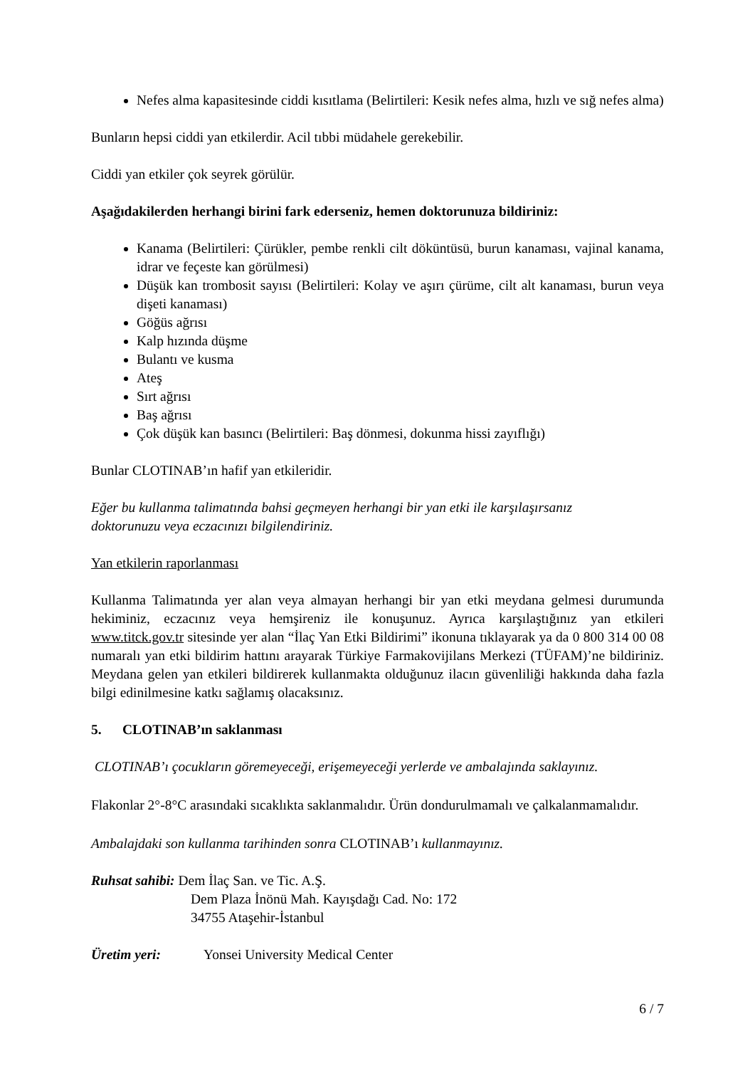Nefes alma kapasitesinde ciddi kısıtlama (Belirtileri: Kesik nefes alma, hızlı ve sığ nefes alma)
Bunların hepsi ciddi yan etkilerdir. Acil tıbbi müdahele gerekebilir.
Ciddi yan etkiler çok seyrek görülür.
Aşağıdakilerden herhangi birini fark ederseniz, hemen doktorunuza bildiriniz:
Kanama (Belirtileri: Çürükler, pembe renkli cilt döküntüsü, burun kanaması, vajinal kanama, idrar ve feçeste kan görülmesi)
Düşük kan trombosit sayısı (Belirtileri: Kolay ve aşırı çürüme, cilt alt kanaması, burun veya dişeti kanaması)
Göğüs ağrısı
Kalp hızında düşme
Bulantı ve kusma
Ateş
Sırt ağrısı
Baş ağrısı
Çok düşük kan basıncı (Belirtileri: Baş dönmesi, dokunma hissi zayıflığı)
Bunlar CLOTINAB’ın hafif yan etkileridir.
Eğer bu kullanma talimatında bahsi geçmeyen herhangi bir yan etki ile karşılaşırsanız
doktorunuzu veya eczacınızı bilgilendiriniz.
Yan etkilerin raporlanması
Kullanma Talimatında yer alan veya almayan herhangi bir yan etki meydana gelmesi durumunda hekiminiz, eczacınız veya hemşireniz ile konuşunuz. Ayrıca karşılaştığınız yan etkileri www.titck.gov.tr sitesinde yer alan “İlaç Yan Etki Bildirimi” ikonuna tıklayarak ya da 0 800 314 00 08 numaralı yan etki bildirim hattını arayarak Türkiye Farmakovijilans Merkezi (TÜFAM)’ne bildiriniz. Meydana gelen yan etkileri bildirerek kullanmakta olduğunuz ilacın güvenliliği hakkında daha fazla bilgi edinilmesine katkı sağlamış olacaksınız.
5. CLOTINAB’ın saklanması
CLOTINAB’ı çocukların göremeyeceği, erişemeyeceği yerlerde ve ambalajında saklayınız.
Flakonlar 2°-8°C arasındaki sıcaklıkta saklanmalıdır. Ürün dondurulmamalı ve çalkalanmamalıdır.
Ambalajdaki son kullanma tarihinden sonra CLOTINAB’ı kullanmayınız.
Ruhsat sahibi: Dem İlaç San. ve Tic. A.Ş.
Dem Plaza İnönü Mah. Kayışdağı Cad. No: 172
34755 Ataşehir-İstanbul
Üretim yeri: Yonsei University Medical Center
6 / 7